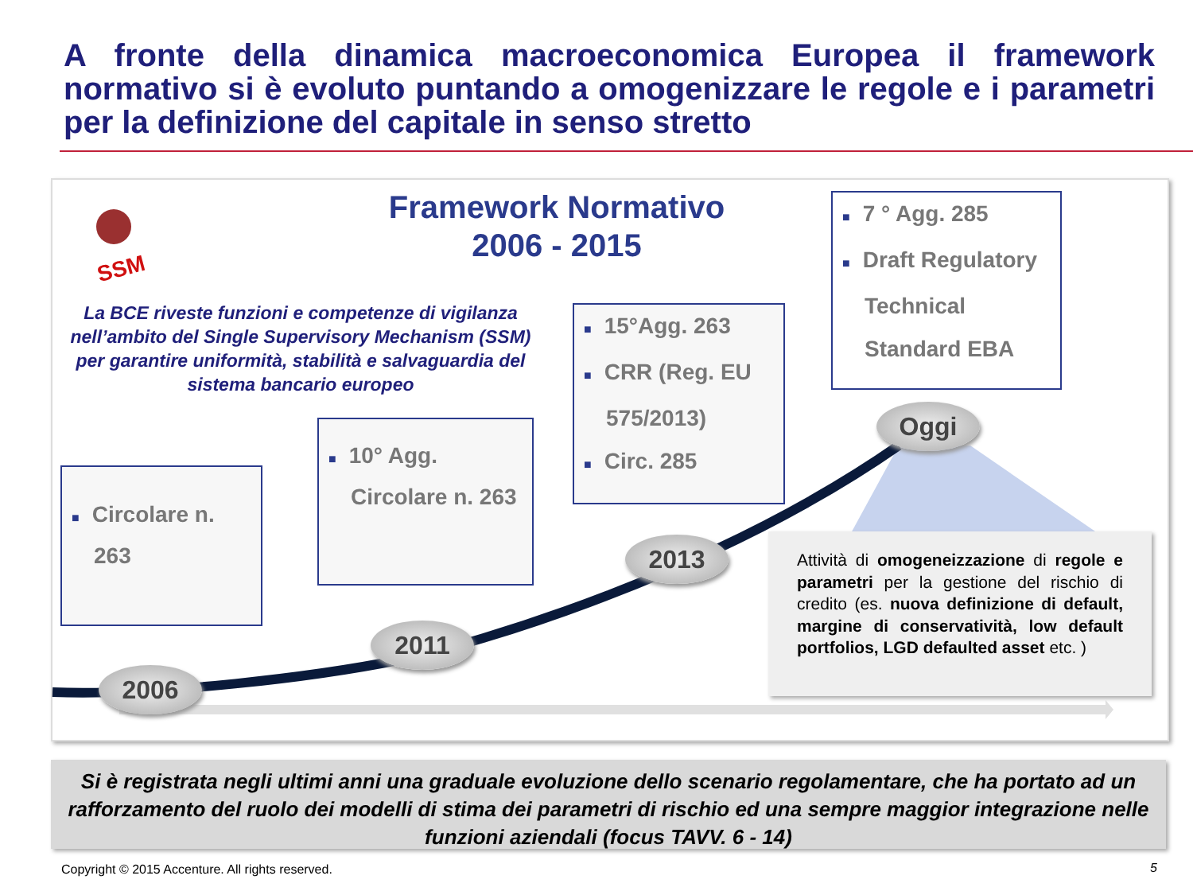A fronte della dinamica macroeconomica Europea il framework normativo si è evoluto puntando a omogenizzare le regole e i parametri per la definizione del capitale in senso stretto
Framework Normativo
2006 - 2015
SSM
La BCE riveste funzioni e competenze di vigilanza nell’ambito del Single Supervisory Mechanism (SSM) per garantire uniformità, stabilità e salvaguardia del sistema bancario europeo
■ Circolare n. 263
■ 10° Agg. Circolare n. 263
■ 15°Agg. 263
■ CRR (Reg. EU 575/2013)
■ Circ. 285
■ 7 ° Agg. 285
■ Draft Regulatory Technical Standard EBA
2006
2011
2013
Oggi
Attività di omogeneizzazione di regole e parametri per la gestione del rischio di credito (es. nuova definizione di default, margine di conservatività, low default portfolios, LGD defaulted asset etc. )
Si è registrata negli ultimi anni una graduale evoluzione dello scenario regolamentare, che ha portato ad un rafforzamento del ruolo dei modelli di stima dei parametri di rischio ed una sempre maggior integrazione nelle funzioni aziendali (focus TAVV. 6 - 14)
Copyright © 2015 Accenture. All rights reserved.
5